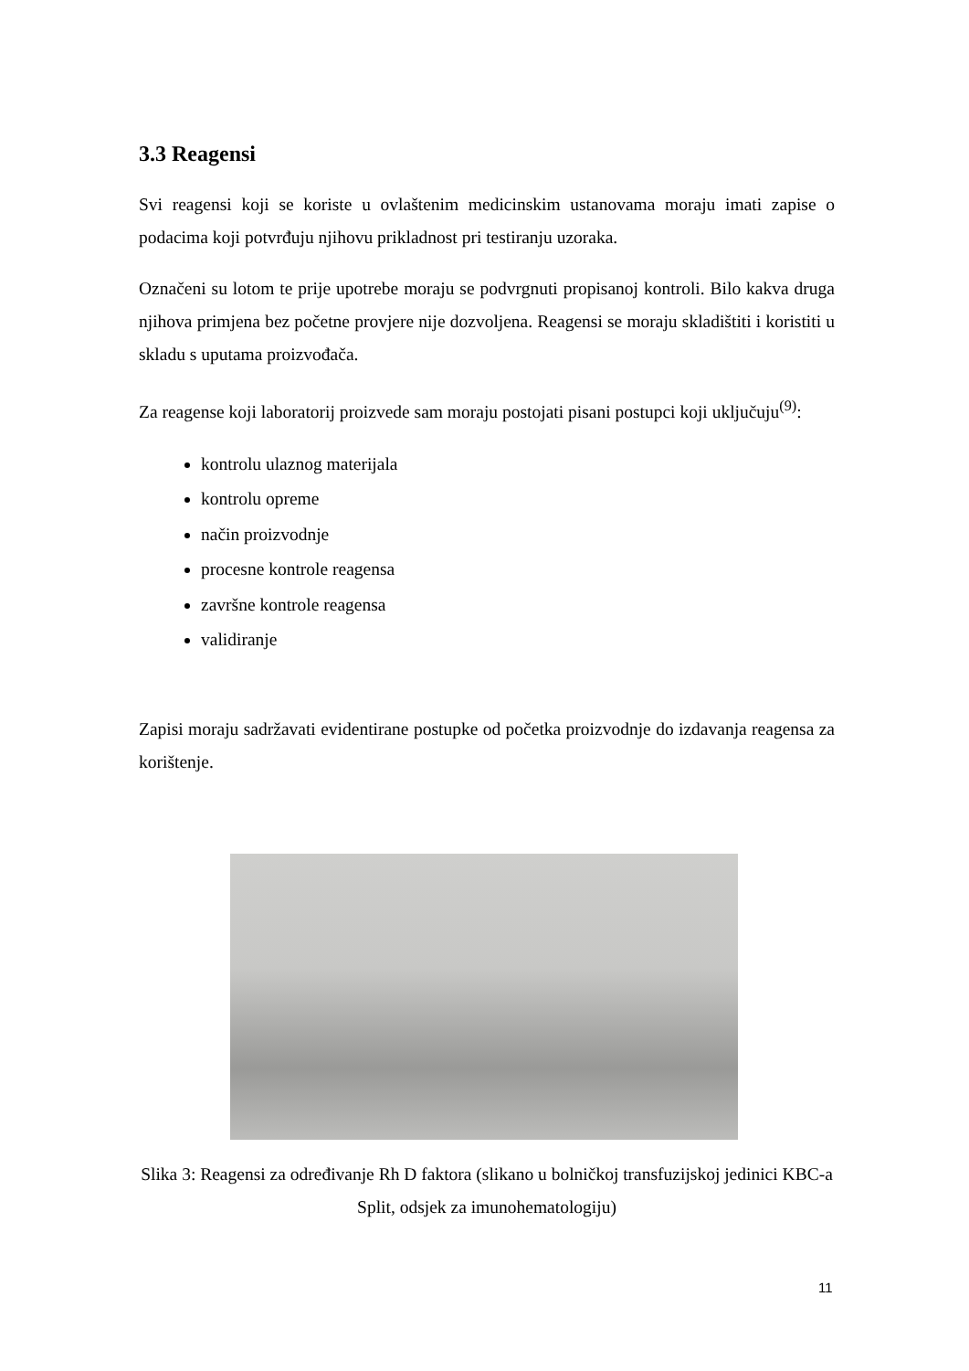3.3 Reagensi
Svi reagensi koji se koriste u ovlaštenim medicinskim ustanovama moraju imati zapise o podacima koji potvrđuju njihovu prikladnost pri testiranju uzoraka.
Označeni su lotom te prije upotrebe moraju se podvrgnuti propisanoj kontroli. Bilo kakva druga njihova primjena bez početne provjere nije dozvoljena. Reagensi se moraju skladištiti i koristiti u skladu s uputama proizvođača.
Za reagense koji laboratorij proizvede sam moraju postojati pisani postupci koji uključuju<sup>(9)</sup>:
kontrolu ulaznog materijala
kontrolu opreme
način proizvodnje
procesne kontrole reagensa
završne kontrole reagensa
validiranje
Zapisi moraju sadržavati evidentirane postupke od početka proizvodnje do izdavanja reagensa za korištenje.
Slika 3: Reagensi za određivanje Rh D faktora (slikano u bolničkoj transfuzijskoj jedinici KBC-a Split, odsjek za imunohematologiju)
11